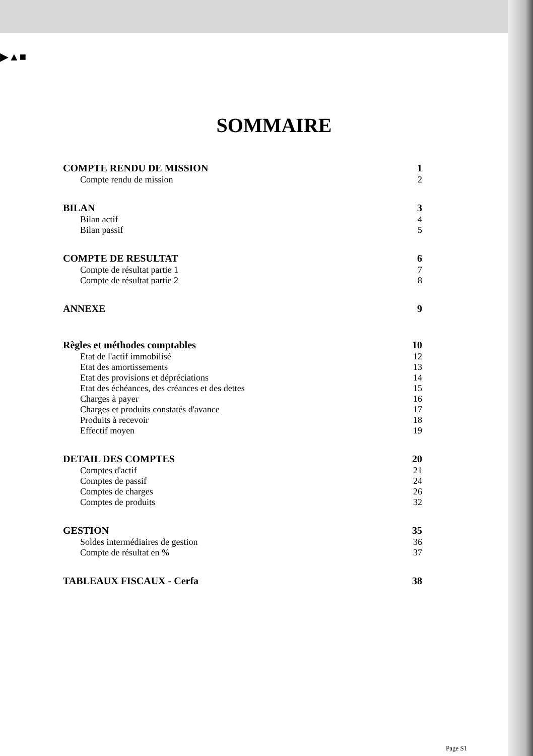▶▲■
SOMMAIRE
COMPTE RENDU DE MISSION 1
Compte rendu de mission 2
BILAN 3
Bilan actif 4
Bilan passif 5
COMPTE DE RESULTAT 6
Compte de résultat partie 1 7
Compte de résultat partie 2 8
ANNEXE 9
Règles et méthodes comptables 10
Etat de l'actif immobilisé 12
Etat des amortissements 13
Etat des provisions et dépréciations 14
Etat des échéances, des créances et des dettes 15
Charges à payer 16
Charges et produits constatés d'avance 17
Produits à recevoir 18
Effectif moyen 19
DETAIL DES COMPTES 20
Comptes d'actif 21
Comptes de passif 24
Comptes de charges 26
Comptes de produits 32
GESTION 35
Soldes intermédiaires de gestion 36
Compte de résultat en % 37
TABLEAUX FISCAUX - Cerfa 38
Page S1